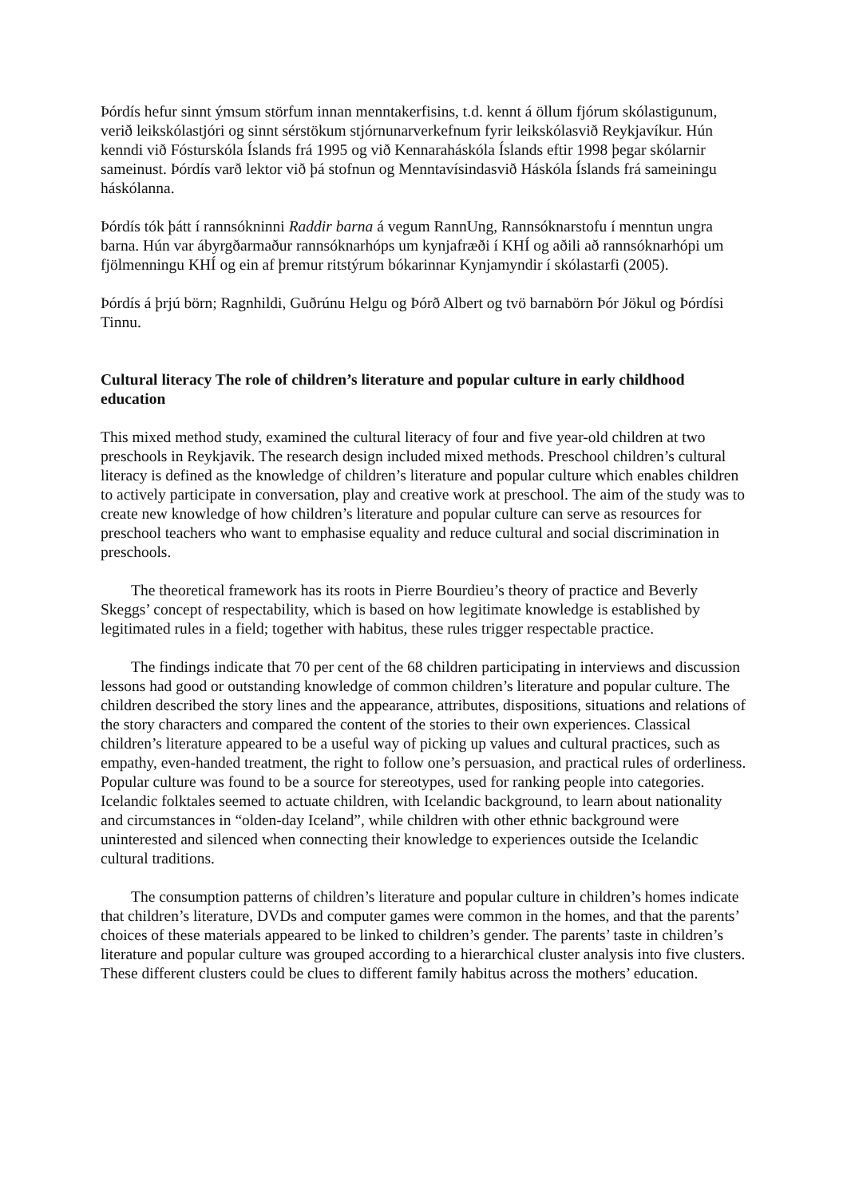Þórdís hefur sinnt ýmsum störfum innan menntakerfisins, t.d. kennt á öllum fjórum skólastigunum, verið leikskólastjóri og sinnt sérstökum stjórnunarverkefnum fyrir leikskólasvið Reykjavíkur. Hún kenndi við Fósturskóla Íslands frá 1995 og við Kennaraháskóla Íslands eftir 1998 þegar skólarnir sameinust. Þórdís varð lektor við þá stofnun og Menntavísindasvið Háskóla Íslands frá sameiningu háskólanna.
Þórdís tók þátt í rannsókninni Raddir barna á vegum RannUng, Rannsóknarstofu í menntun ungra barna. Hún var ábyrgðarmaður rannsóknarhóps um kynjafræði í KHÍ og aðili að rannsóknarhópi um fjölmenningu KHÍ og ein af þremur ritstýrum bókarinnar Kynjamyndir í skólastarfi (2005).
Þórdís á þrjú börn; Ragnhildi, Guðrúnu Helgu og Þórð Albert og tvö barnabörn Þór Jökul og Þórdísi Tinnu.
Cultural literacy The role of children’s literature and popular culture in early childhood education
This mixed method study, examined the cultural literacy of four and five year-old children at two preschools in Reykjavik. The research design included mixed methods. Preschool children’s cultural literacy is defined as the knowledge of children’s literature and popular culture which enables children to actively participate in conversation, play and creative work at preschool. The aim of the study was to create new knowledge of how children’s literature and popular culture can serve as resources for preschool teachers who want to emphasise equality and reduce cultural and social discrimination in preschools.
The theoretical framework has its roots in Pierre Bourdieu’s theory of practice and Beverly Skeggs’ concept of respectability, which is based on how legitimate knowledge is established by legitimated rules in a field; together with habitus, these rules trigger respectable practice.
The findings indicate that 70 per cent of the 68 children participating in interviews and discussion lessons had good or outstanding knowledge of common children’s literature and popular culture. The children described the story lines and the appearance, attributes, dispositions, situations and relations of the story characters and compared the content of the stories to their own experiences. Classical children’s literature appeared to be a useful way of picking up values and cultural practices, such as empathy, even-handed treatment, the right to follow one’s persuasion, and practical rules of orderliness. Popular culture was found to be a source for stereotypes, used for ranking people into categories. Icelandic folktales seemed to actuate children, with Icelandic background, to learn about nationality and circumstances in “olden-day Iceland”, while children with other ethnic background were uninterested and silenced when connecting their knowledge to experiences outside the Icelandic cultural traditions.
The consumption patterns of children’s literature and popular culture in children’s homes indicate that children’s literature, DVDs and computer games were common in the homes, and that the parents’ choices of these materials appeared to be linked to children’s gender. The parents’ taste in children’s literature and popular culture was grouped according to a hierarchical cluster analysis into five clusters. These different clusters could be clues to different family habitus across the mothers’ education.